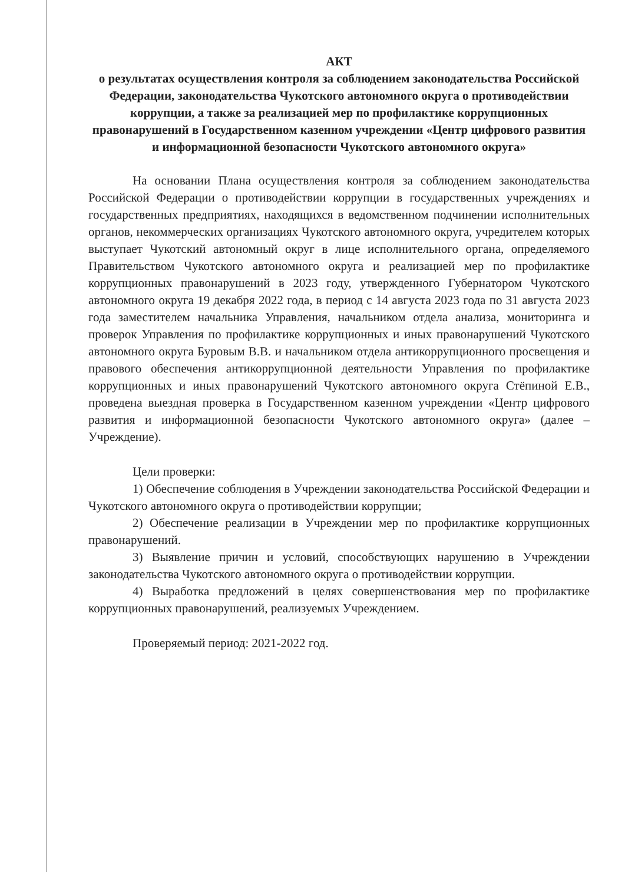АКТ
о результатах осуществления контроля за соблюдением законодательства Российской Федерации, законодательства Чукотского автономного округа о противодействии коррупции, а также за реализацией мер по профилактике коррупционных правонарушений в Государственном казенном учреждении «Центр цифрового развития и информационной безопасности Чукотского автономного округа»
На основании Плана осуществления контроля за соблюдением законодательства Российской Федерации о противодействии коррупции в государственных учреждениях и государственных предприятиях, находящихся в ведомственном подчинении исполнительных органов, некоммерческих организациях Чукотского автономного округа, учредителем которых выступает Чукотский автономный округ в лице исполнительного органа, определяемого Правительством Чукотского автономного округа и реализацией мер по профилактике коррупционных правонарушений в 2023 году, утвержденного Губернатором Чукотского автономного округа 19 декабря 2022 года, в период с 14 августа 2023 года по 31 августа 2023 года заместителем начальника Управления, начальником отдела анализа, мониторинга и проверок Управления по профилактике коррупционных и иных правонарушений Чукотского автономного округа Буровым В.В. и начальником отдела антикоррупционного просвещения и правового обеспечения антикоррупционной деятельности Управления по профилактике коррупционных и иных правонарушений Чукотского автономного округа Стёпиной Е.В., проведена выездная проверка в Государственном казенном учреждении «Центр цифрового развития и информационной безопасности Чукотского автономного округа» (далее – Учреждение).
Цели проверки:
1) Обеспечение соблюдения в Учреждении законодательства Российской Федерации и Чукотского автономного округа о противодействии коррупции;
2) Обеспечение реализации в Учреждении мер по профилактике коррупционных правонарушений.
3) Выявление причин и условий, способствующих нарушению в Учреждении законодательства Чукотского автономного округа о противодействии коррупции.
4) Выработка предложений в целях совершенствования мер по профилактике коррупционных правонарушений, реализуемых Учреждением.
Проверяемый период: 2021-2022 год.